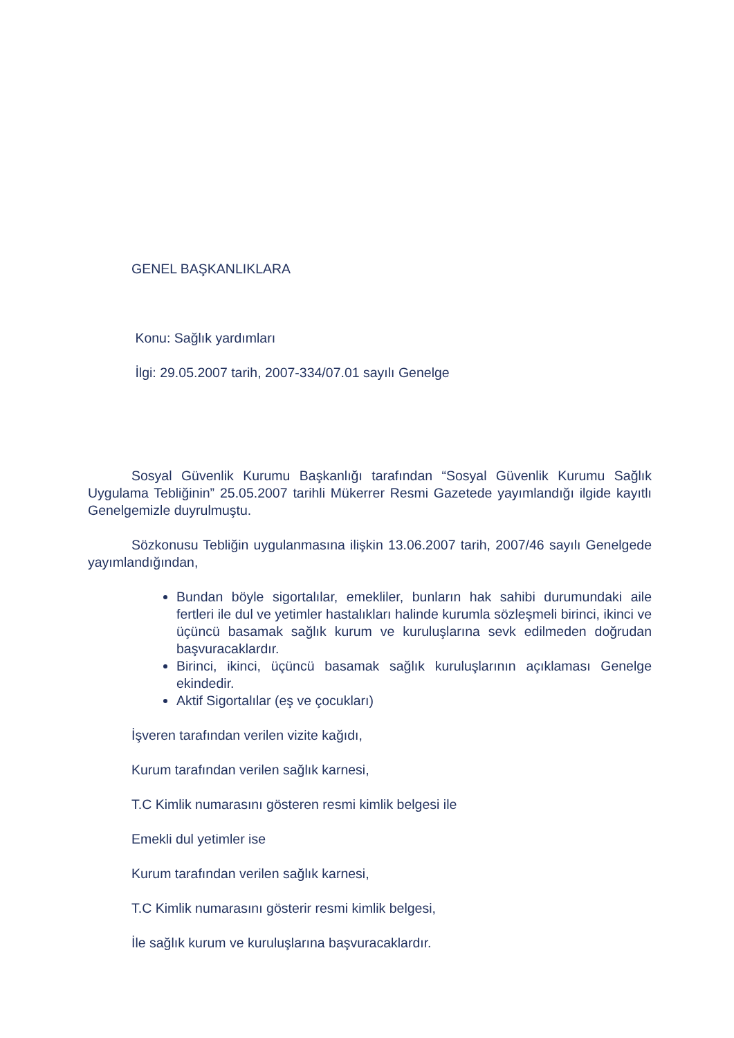GENEL BAŞKANLIKLARA
Konu: Sağlık yardımları
İlgi: 29.05.2007 tarih, 2007-334/07.01 sayılı Genelge
Sosyal Güvenlik Kurumu Başkanlığı tarafından “Sosyal Güvenlik Kurumu Sağlık Uygulama Tebliğinin” 25.05.2007 tarihli Mükerrer Resmi Gazetede yayımlandığı ilgide kayıtlı Genelgemizle duyrulmuştu.
Sözkonusu Tebliğin uygulanmasına ilişkin 13.06.2007 tarih, 2007/46 sayılı Genelgede yayımlandığından,
Bundan böyle sigortalılar, emekliler, bunların hak sahibi durumundaki aile fertleri ile dul ve yetimler hastalıkları halinde kurumla sözleşmeli birinci, ikinci ve üçüncü basamak sağlık kurum ve kuruluşlarına sevk edilmeden doğrudan başvuracaklardır.
Birinci, ikinci, üçüncü basamak sağlık kuruluşlarının açıklaması Genelge ekindedir.
Aktif Sigortalılar (eş ve çocukları)
İşveren tarafından verilen vizite kağıdı,
Kurum tarafından verilen sağlık karnesi,
T.C Kimlik numarasını gösteren resmi kimlik belgesi ile
Emekli dul yetimler ise
Kurum tarafından verilen sağlık karnesi,
T.C Kimlik numarasını gösterir resmi kimlik belgesi,
İle sağlık kurum ve kuruluşlarına başvuracaklardır.